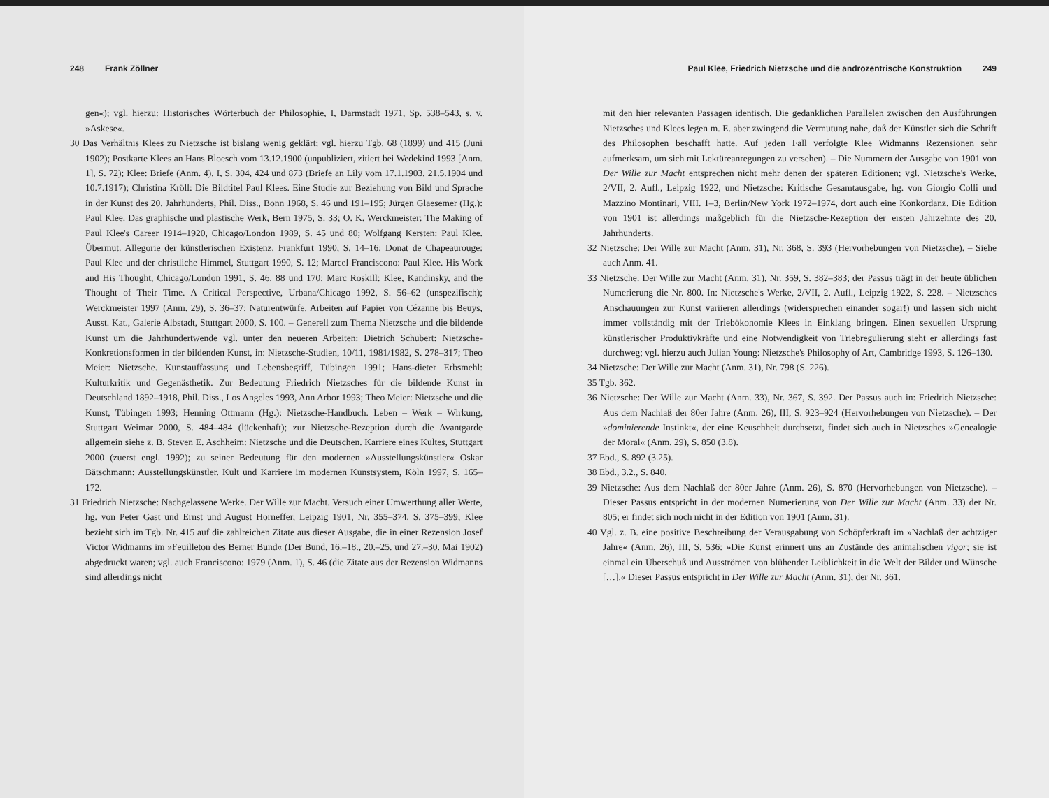248 Frank Zöllner
gen«); vgl. hierzu: Historisches Wörterbuch der Philosophie, I, Darmstadt 1971, Sp. 538–543, s. v. »Askese«.
30 Das Verhältnis Klees zu Nietzsche ist bislang wenig geklärt; vgl. hierzu Tgb. 68 (1899) und 415 (Juni 1902); Postkarte Klees an Hans Bloesch vom 13.12.1900 (unpubliziert, zitiert bei Wedekind 1993 [Anm. 1], S. 72); Klee: Briefe (Anm. 4), I, S. 304, 424 und 873 (Briefe an Lily vom 17.1.1903, 21.5.1904 und 10.7.1917); Christina Kröll: Die Bildtitel Paul Klees. Eine Studie zur Beziehung von Bild und Sprache in der Kunst des 20. Jahrhunderts, Phil. Diss., Bonn 1968, S. 46 und 191–195; Jürgen Glaesemer (Hg.): Paul Klee. Das graphische und plastische Werk, Bern 1975, S. 33; O. K. Werckmeister: The Making of Paul Klee's Career 1914–1920, Chicago/London 1989, S. 45 und 80; Wolfgang Kersten: Paul Klee. Übermut. Allegorie der künstlerischen Existenz, Frankfurt 1990, S. 14–16; Donat de Chapeaurouge: Paul Klee und der christliche Himmel, Stuttgart 1990, S. 12; Marcel Franciscono: Paul Klee. His Work and His Thought, Chicago/London 1991, S. 46, 88 und 170; Marc Roskill: Klee, Kandinsky, and the Thought of Their Time. A Critical Perspective, Urbana/Chicago 1992, S. 56–62 (unspezifisch); Werckmeister 1997 (Anm. 29), S. 36–37; Naturentwürfe. Arbeiten auf Papier von Cézanne bis Beuys, Ausst. Kat., Galerie Albstadt, Stuttgart 2000, S. 100. – Generell zum Thema Nietzsche und die bildende Kunst um die Jahrhundertwende vgl. unter den neueren Arbeiten: Dietrich Schubert: Nietzsche-Konkretionsformen in der bildenden Kunst, in: Nietzsche-Studien, 10/11, 1981/1982, S. 278–317; Theo Meier: Nietzsche. Kunstauffassung und Lebensbegriff, Tübingen 1991; Hans-dieter Erbsmehl: Kulturkritik und Gegenästhetik. Zur Bedeutung Friedrich Nietzsches für die bildende Kunst in Deutschland 1892–1918, Phil. Diss., Los Angeles 1993, Ann Arbor 1993; Theo Meier: Nietzsche und die Kunst, Tübingen 1993; Henning Ottmann (Hg.): Nietzsche-Handbuch. Leben – Werk – Wirkung, Stuttgart Weimar 2000, S. 484–484 (lückenhaft); zur Nietzsche-Rezeption durch die Avantgarde allgemein siehe z. B. Steven E. Aschheim: Nietzsche und die Deutschen. Karriere eines Kultes, Stuttgart 2000 (zuerst engl. 1992); zu seiner Bedeutung für den modernen »Ausstellungskünstler« Oskar Bätschmann: Ausstellungskünstler. Kult und Karriere im modernen Kunstsystem, Köln 1997, S. 165–172.
31 Friedrich Nietzsche: Nachgelassene Werke. Der Wille zur Macht. Versuch einer Umwerthung aller Werte, hg. von Peter Gast und Ernst und August Horneffer, Leipzig 1901, Nr. 355–374, S. 375–399; Klee bezieht sich im Tgb. Nr. 415 auf die zahlreichen Zitate aus dieser Ausgabe, die in einer Rezension Josef Victor Widmanns im »Feuilleton des Berner Bund« (Der Bund, 16.–18., 20.–25. und 27.–30. Mai 1902) abgedruckt waren; vgl. auch Franciscono: 1979 (Anm. 1), S. 46 (die Zitate aus der Rezension Widmanns sind allerdings nicht
Paul Klee, Friedrich Nietzsche und die androzentrische Konstruktion 249
mit den hier relevanten Passagen identisch. Die gedanklichen Parallelen zwischen den Ausführungen Nietzsches und Klees legen m. E. aber zwingend die Vermutung nahe, daß der Künstler sich die Schrift des Philosophen beschafft hatte. Auf jeden Fall verfolgte Klee Widmanns Rezensionen sehr aufmerksam, um sich mit Lektüreanregungen zu versehen). – Die Nummern der Ausgabe von 1901 von Der Wille zur Macht entsprechen nicht mehr denen der späteren Editionen; vgl. Nietzsche's Werke, 2/VII, 2. Aufl., Leipzig 1922, und Nietzsche: Kritische Gesamtausgabe, hg. von Giorgio Colli und Mazzino Montinari, VIII. 1–3, Berlin/New York 1972–1974, dort auch eine Konkordanz. Die Edition von 1901 ist allerdings maßgeblich für die Nietzsche-Rezeption der ersten Jahrzehnte des 20. Jahrhunderts.
32 Nietzsche: Der Wille zur Macht (Anm. 31), Nr. 368, S. 393 (Hervorhebungen von Nietzsche). – Siehe auch Anm. 41.
33 Nietzsche: Der Wille zur Macht (Anm. 31), Nr. 359, S. 382–383; der Passus trägt in der heute üblichen Numerierung die Nr. 800. In: Nietzsche's Werke, 2/VII, 2. Aufl., Leipzig 1922, S. 228. – Nietzsches Anschauungen zur Kunst variieren allerdings (widersprechen einander sogar!) und lassen sich nicht immer vollständig mit der Triebökonomie Klees in Einklang bringen. Einen sexuellen Ursprung künstlerischer Produktivkräfte und eine Notwendigkeit von Triebregulierung sieht er allerdings fast durchweg; vgl. hierzu auch Julian Young: Nietzsche's Philosophy of Art, Cambridge 1993, S. 126–130.
34 Nietzsche: Der Wille zur Macht (Anm. 31), Nr. 798 (S. 226).
35 Tgb. 362.
36 Nietzsche: Der Wille zur Macht (Anm. 33), Nr. 367, S. 392. Der Passus auch in: Friedrich Nietzsche: Aus dem Nachlaß der 80er Jahre (Anm. 26), III, S. 923–924 (Hervorhebungen von Nietzsche). – Der »dominierende Instinkt«, der eine Keuschheit durchsetzt, findet sich auch in Nietzsches »Genealogie der Moral« (Anm. 29), S. 850 (3.8).
37 Ebd., S. 892 (3.25).
38 Ebd., 3.2., S. 840.
39 Nietzsche: Aus dem Nachlaß der 80er Jahre (Anm. 26), S. 870 (Hervorhebungen von Nietzsche). – Dieser Passus entspricht in der modernen Numerierung von Der Wille zur Macht (Anm. 33) der Nr. 805; er findet sich noch nicht in der Edition von 1901 (Anm. 31).
40 Vgl. z. B. eine positive Beschreibung der Verausgabung von Schöpferkraft im »Nachlaß der achtziger Jahre« (Anm. 26), III, S. 536: »Die Kunst erinnert uns an Zustände des animalischen vigor; sie ist einmal ein Überschuß und Ausströmen von blühender Leiblichkeit in die Welt der Bilder und Wünsche […].« Dieser Passus entspricht in Der Wille zur Macht (Anm. 31), der Nr. 361.